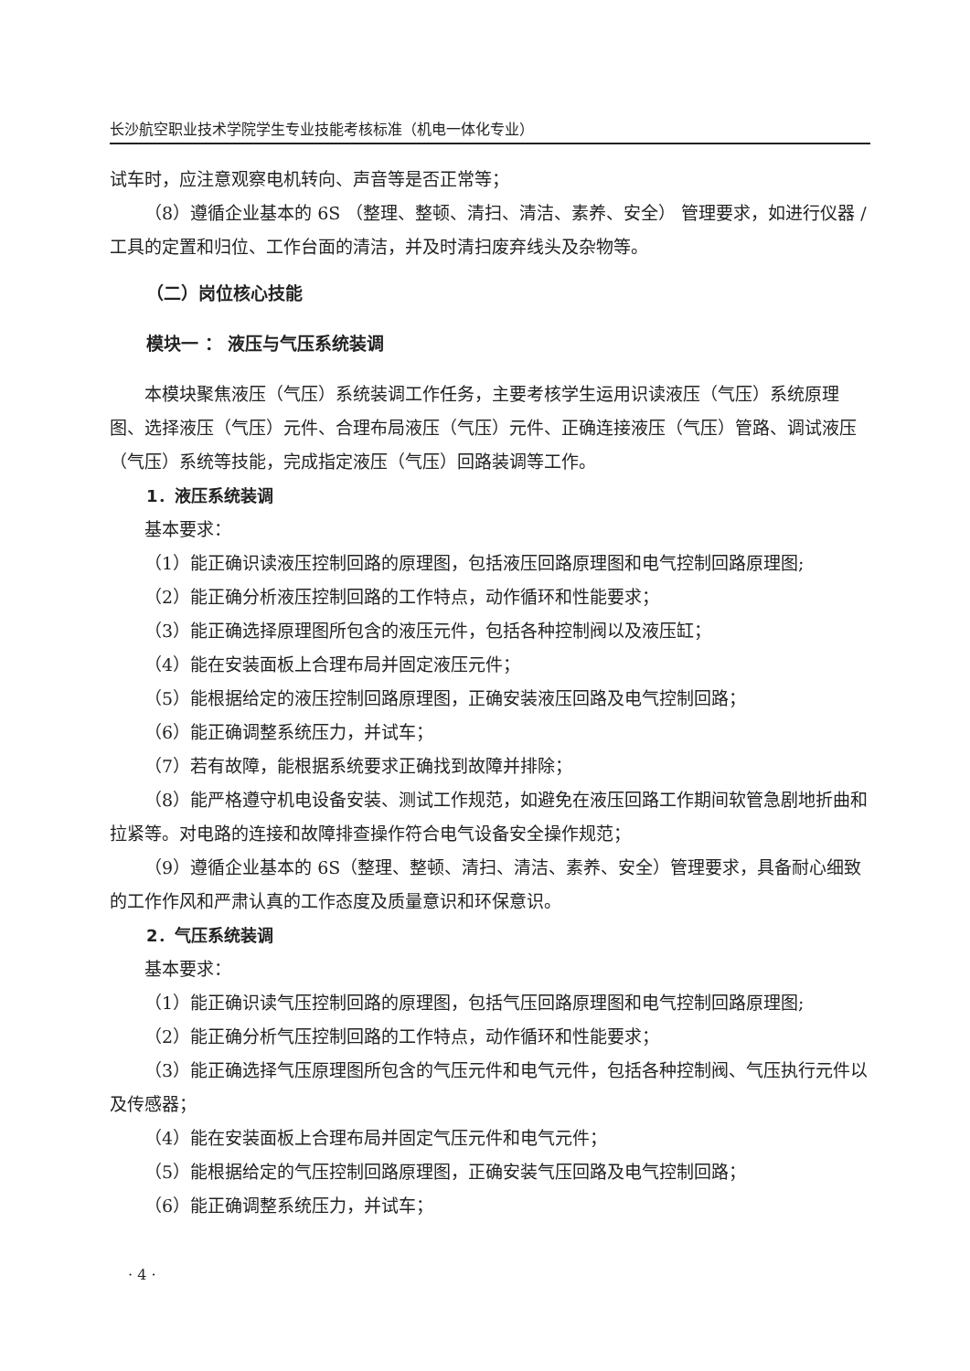长沙航空职业技术学院学生专业技能考核标准（机电一体化专业）
试车时，应注意观察电机转向、声音等是否正常等；
（8）遵循企业基本的 6S （整理、整顿、清扫、清洁、素养、安全） 管理要求，如进行仪器 / 工具的定置和归位、工作台面的清洁，并及时清扫废弃线头及杂物等。
（二）岗位核心技能
模块一 ： 液压与气压系统装调
本模块聚焦液压（气压）系统装调工作任务，主要考核学生运用识读液压（气压）系统原理图、选择液压（气压）元件、合理布局液压（气压）元件、正确连接液压（气压）管路、调试液压（气压）系统等技能，完成指定液压（气压）回路装调等工作。
1．液压系统装调
基本要求：
（1）能正确识读液压控制回路的原理图，包括液压回路原理图和电气控制回路原理图;
（2）能正确分析液压控制回路的工作特点，动作循环和性能要求；
（3）能正确选择原理图所包含的液压元件，包括各种控制阀以及液压缸；
（4）能在安装面板上合理布局并固定液压元件；
（5）能根据给定的液压控制回路原理图，正确安装液压回路及电气控制回路；
（6）能正确调整系统压力，并试车；
（7）若有故障，能根据系统要求正确找到故障并排除；
（8）能严格遵守机电设备安装、测试工作规范，如避免在液压回路工作期间软管急剧地折曲和拉紧等。对电路的连接和故障排查操作符合电气设备安全操作规范；
（9）遵循企业基本的 6S（整理、整顿、清扫、清洁、素养、安全）管理要求，具备耐心细致的工作作风和严肃认真的工作态度及质量意识和环保意识。
2．气压系统装调
基本要求：
（1）能正确识读气压控制回路的原理图，包括气压回路原理图和电气控制回路原理图;
（2）能正确分析气压控制回路的工作特点，动作循环和性能要求；
（3）能正确选择气压原理图所包含的气压元件和电气元件，包括各种控制阀、气压执行元件以及传感器；
（4）能在安装面板上合理布局并固定气压元件和电气元件；
（5）能根据给定的气压控制回路原理图，正确安装气压回路及电气控制回路；
（6）能正确调整系统压力，并试车；
· 4 ·